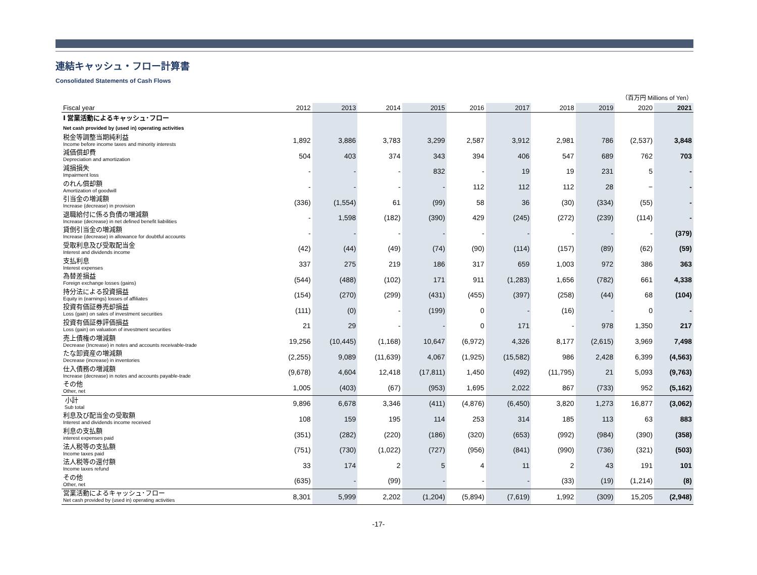連結キャッシュ・フロー計算書
Consolidated Statements of Cash Flows
（百万円 Millions of Yen）
| Fiscal year | 2012 | 2013 | 2014 | 2015 | 2016 | 2017 | 2018 | 2019 | 2020 | 2021 |
| --- | --- | --- | --- | --- | --- | --- | --- | --- | --- | --- |
| Ⅰ 営業活動によるキャッシュ･フロー | | | | | | | | | | |
| Net cash provided by (used in) operating activities | | | | | | | | | | |
| 税金等調整当期純利益 Income before income taxes and minority interests | 1,892 | 3,886 | 3,783 | 3,299 | 2,587 | 3,912 | 2,981 | 786 | (2,537) | 3,848 |
| 減価償却費 Depreciation and amortization | 504 | 403 | 374 | 343 | 394 | 406 | 547 | 689 | 762 | 703 |
| 減損損失 Impairment loss | - | - | - | 832 | - | 19 | 19 | 231 | 5 | - |
| のれん償却額 Amortization of goodwill | - | - | - | - | 112 | 112 | 112 | 28 | − | - |
| 引当金の増減額 Increase (decrease) in provision | (336) | (1,554) | 61 | (99) | 58 | 36 | (30) | (334) | (55) | - |
| 退職給付に係る負債の増減額 Increase (decrease) in net defined benefit liabilities | - | 1,598 | (182) | (390) | 429 | (245) | (272) | (239) | (114) | - |
| 貸倒引当金の増減額 Increase (decrease) in allowance for doubtful accounts | - | - | - | - | - | - | - | - | - | (379) |
| 受取利息及び受取配当金 Interest and dividends income | (42) | (44) | (49) | (74) | (90) | (114) | (157) | (89) | (62) | (59) |
| 支払利息 Interest expenses | 337 | 275 | 219 | 186 | 317 | 659 | 1,003 | 972 | 386 | 363 |
| 為替差損益 Foreign exchange losses (gains) | (544) | (488) | (102) | 171 | 911 | (1,283) | 1,656 | (782) | 661 | 4,338 |
| 持分法による投資損益 Equity in (earnings) losses of affiliates | (154) | (270) | (299) | (431) | (455) | (397) | (258) | (44) | 68 | (104) |
| 投資有価証券売却損益 Loss (gain) on sales of investment securities | (111) | (0) | - | (199) | 0 | - | (16) | - | 0 | - |
| 投資有価証券評価損益 Loss (gain) on valuation of investment securities | 21 | 29 | - | - | 0 | 171 | - | 978 | 1,350 | 217 |
| 売上債権の増減額 Decrease (Increase) in notes and accounts receivable-trade | 19,256 | (10,445) | (1,168) | 10,647 | (6,972) | 4,326 | 8,177 | (2,615) | 3,969 | 7,498 |
| たな卸資産の増減額 Decrease (increase) in inventories | (2,255) | 9,089 | (11,639) | 4,067 | (1,925) | (15,582) | 986 | 2,428 | 6,399 | (4,563) |
| 仕入債務の増減額 Increase (decrease) in notes and accounts payable-trade | (9,678) | 4,604 | 12,418 | (17,811) | 1,450 | (492) | (11,795) | 21 | 5,093 | (9,763) |
| その他 Other, net | 1,005 | (403) | (67) | (953) | 1,695 | 2,022 | 867 | (733) | 952 | (5,162) |
| 小計 Sub total | 9,896 | 6,678 | 3,346 | (411) | (4,876) | (6,450) | 3,820 | 1,273 | 16,877 | (3,062) |
| 利息及び配当金の受取額 Interest and dividends income received | 108 | 159 | 195 | 114 | 253 | 314 | 185 | 113 | 63 | 883 |
| 利息の支払額 interest expenses paid | (351) | (282) | (220) | (186) | (320) | (653) | (992) | (984) | (390) | (358) |
| 法人税等の支払額 Income taxes paid | (751) | (730) | (1,022) | (727) | (956) | (841) | (990) | (736) | (321) | (503) |
| 法人税等の還付額 Income taxes refund | 33 | 174 | 2 | 5 | 4 | 11 | 2 | 43 | 191 | 101 |
| その他 Other, net | (635) | - | (99) | - | - | - | (33) | (19) | (1,214) | (8) |
| 営業活動によるキャッシュ･フロー Net cash provided by (used in) operating activities | 8,301 | 5,999 | 2,202 | (1,204) | (5,894) | (7,619) | 1,992 | (309) | 15,205 | (2,948) |
-17-